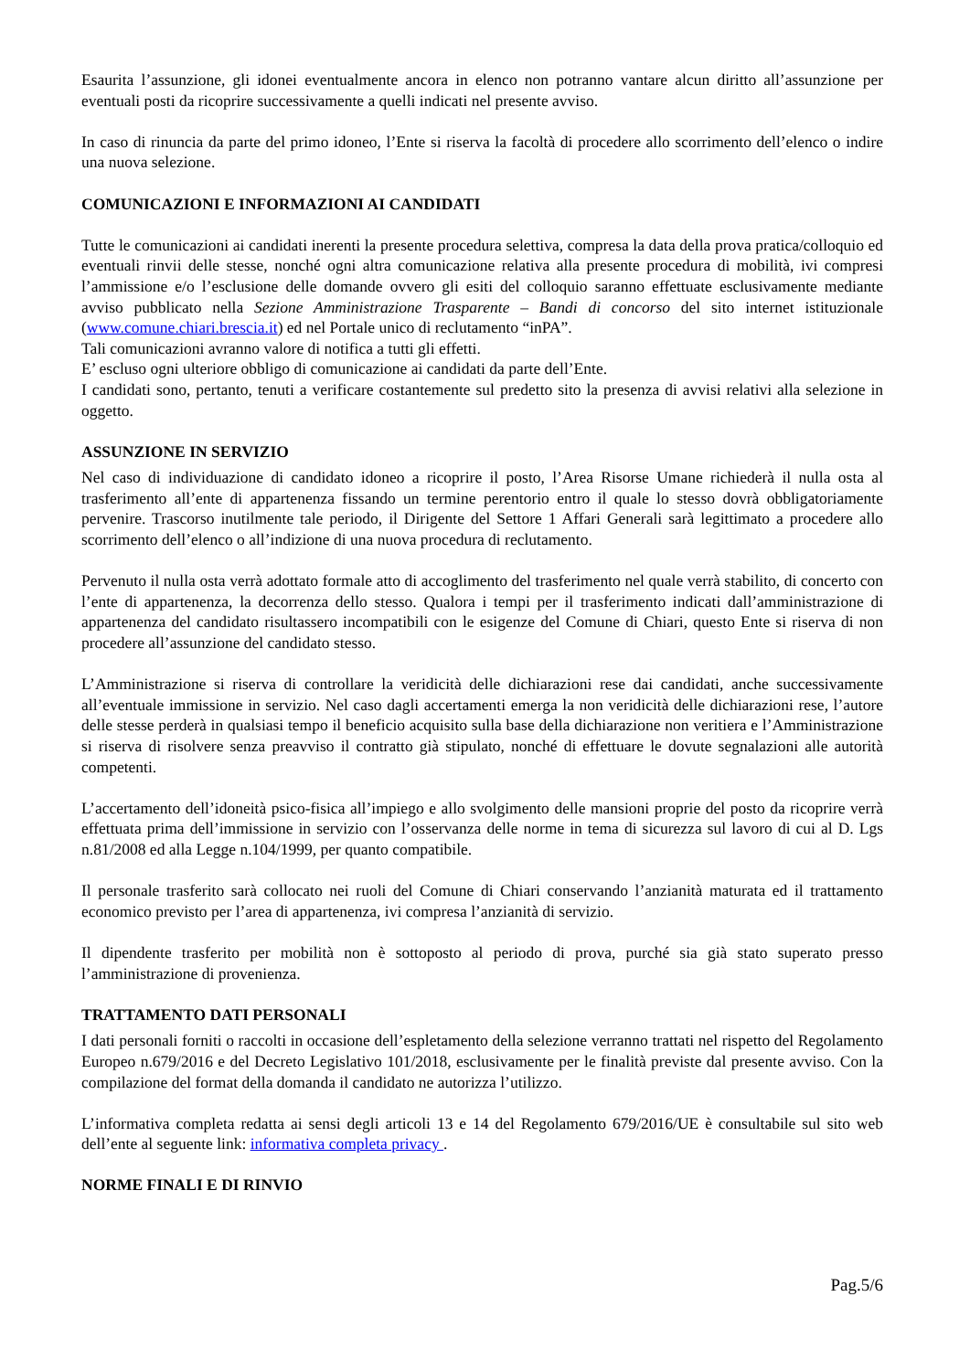Esaurita l’assunzione, gli idonei eventualmente ancora in elenco non potranno vantare alcun diritto all’assunzione per eventuali posti da ricoprire successivamente a quelli indicati nel presente avviso.
In caso di rinuncia da parte del primo idoneo, l’Ente si riserva la facoltà di procedere allo scorrimento dell’elenco o indire una nuova selezione.
COMUNICAZIONI E INFORMAZIONI AI CANDIDATI
Tutte le comunicazioni ai candidati inerenti la presente procedura selettiva, compresa la data della prova pratica/colloquio ed eventuali rinvii delle stesse, nonché ogni altra comunicazione relativa alla presente procedura di mobilità, ivi compresi l’ammissione e/o l’esclusione delle domande ovvero gli esiti del colloquio saranno effettuate esclusivamente mediante avviso pubblicato nella Sezione Amministrazione Trasparente – Bandi di concorso del sito internet istituzionale (www.comune.chiari.brescia.it) ed nel Portale unico di reclutamento “inPA”.
Tali comunicazioni avranno valore di notifica a tutti gli effetti.
E’ escluso ogni ulteriore obbligo di comunicazione ai candidati da parte dell’Ente.
I candidati sono, pertanto, tenuti a verificare costantemente sul predetto sito la presenza di avvisi relativi alla selezione in oggetto.
ASSUNZIONE IN SERVIZIO
Nel caso di individuazione di candidato idoneo a ricoprire il posto, l’Area Risorse Umane richiederà il nulla osta al trasferimento all’ente di appartenenza fissando un termine perentorio entro il quale lo stesso dovrà obbligatoriamente pervenire. Trascorso inutilmente tale periodo, il Dirigente del Settore 1 Affari Generali sarà legittimato a procedere allo scorrimento dell’elenco o all’indizione di una nuova procedura di reclutamento.
Pervenuto il nulla osta verrà adottato formale atto di accoglimento del trasferimento nel quale verrà stabilito, di concerto con l’ente di appartenenza, la decorrenza dello stesso. Qualora i tempi per il trasferimento indicati dall’amministrazione di appartenenza del candidato risultassero incompatibili con le esigenze del Comune di Chiari, questo Ente si riserva di non procedere all’assunzione del candidato stesso.
L’Amministrazione si riserva di controllare la veridicità delle dichiarazioni rese dai candidati, anche successivamente all’eventuale immissione in servizio. Nel caso dagli accertamenti emerga la non veridicità delle dichiarazioni rese, l’autore delle stesse perderà in qualsiasi tempo il beneficio acquisito sulla base della dichiarazione non veritiera e l’Amministrazione si riserva di risolvere senza preavviso il contratto già stipulato, nonché di effettuare le dovute segnalazioni alle autorità competenti.
L’accertamento dell’idoneità psico-fisica all’impiego e allo svolgimento delle mansioni proprie del posto da ricoprire verrà effettuata prima dell’immissione in servizio con l’osservanza delle norme in tema di sicurezza sul lavoro di cui al D. Lgs n.81/2008 ed alla Legge n.104/1999, per quanto compatibile.
Il personale trasferito sarà collocato nei ruoli del Comune di Chiari conservando l’anzianità maturata ed il trattamento economico previsto per l’area di appartenenza, ivi compresa l’anzianità di servizio.
Il dipendente trasferito per mobilità non è sottoposto al periodo di prova, purché sia già stato superato presso l’amministrazione di provenienza.
TRATTAMENTO DATI PERSONALI
I dati personali forniti o raccolti in occasione dell’espletamento della selezione verranno trattati nel rispetto del Regolamento Europeo n.679/2016 e del Decreto Legislativo 101/2018, esclusivamente per le finalità previste dal presente avviso. Con la compilazione del format della domanda il candidato ne autorizza l’utilizzo.
L’informativa completa redatta ai sensi degli articoli 13 e 14 del Regolamento 679/2016/UE è consultabile sul sito web dell’ente al seguente link: informativa completa privacy .
NORME FINALI E DI RINVIO
Pag.5/6